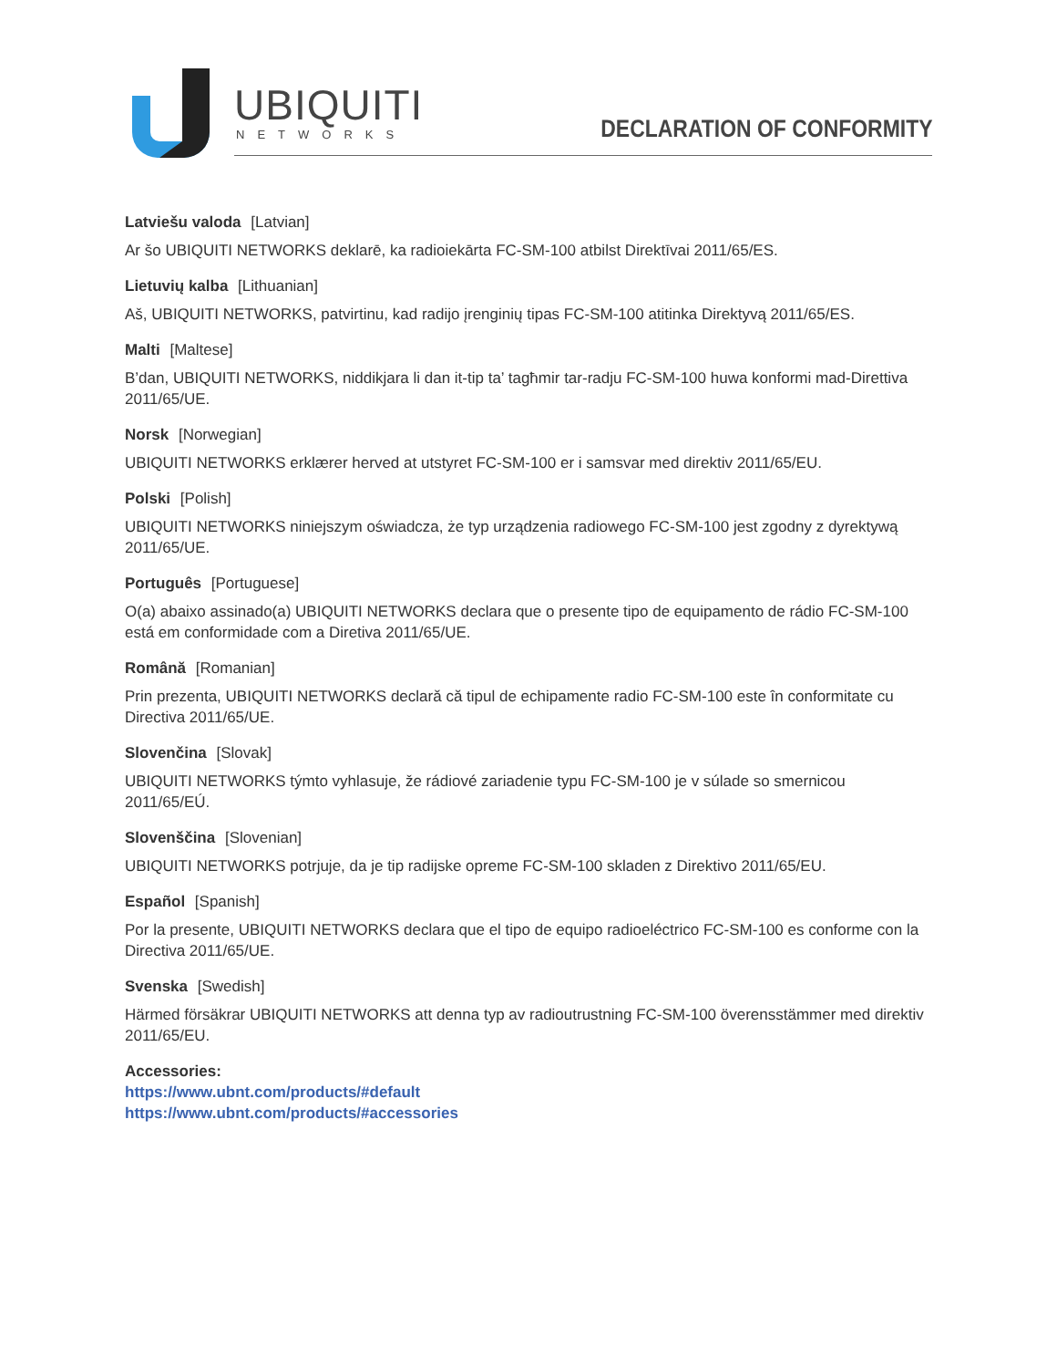UBIQUITI
NETWORKS DECLARATION OF CONFORMITY
Latviešu valoda [Latvian]
Ar šo UBIQUITI NETWORKS deklarē, ka radioiekārta FC-SM-100 atbilst Direktīvai 2011/65/ES.
Lietuvių kalba [Lithuanian]
Aš, UBIQUITI NETWORKS, patvirtinu, kad radijo įrenginių tipas FC-SM-100 atitinka Direktyvą 2011/65/ES.
Malti [Maltese]
B’dan, UBIQUITI NETWORKS, niddikjara li dan it-tip ta’ tagħmir tar-radju FC-SM-100 huwa konformi mad-Direttiva 2011/65/UE.
Norsk [Norwegian]
UBIQUITI NETWORKS erklærer herved at utstyret FC-SM-100 er i samsvar med direktiv 2011/65/EU.
Polski [Polish]
UBIQUITI NETWORKS niniejszym oświadcza, że typ urządzenia radiowego FC-SM-100 jest zgodny z dyrektywą 2011/65/UE.
Português [Portuguese]
O(a) abaixo assinado(a) UBIQUITI NETWORKS declara que o presente tipo de equipamento de rádio FC-SM-100 está em conformidade com a Diretiva 2011/65/UE.
Română [Romanian]
Prin prezenta, UBIQUITI NETWORKS declară că tipul de echipamente radio FC-SM-100 este în conformitate cu Directiva 2011/65/UE.
Slovenčina [Slovak]
UBIQUITI NETWORKS týmto vyhlasuje, že rádiové zariadenie typu FC-SM-100 je v súlade so smernicou 2011/65/EÚ.
Slovenščina [Slovenian]
UBIQUITI NETWORKS potrjuje, da je tip radijske opreme FC-SM-100 skladen z Direktivo 2011/65/EU.
Español [Spanish]
Por la presente, UBIQUITI NETWORKS declara que el tipo de equipo radioeléctrico FC-SM-100 es conforme con la Directiva 2011/65/UE.
Svenska [Swedish]
Härmed försäkrar UBIQUITI NETWORKS att denna typ av radioutrustning FC-SM-100 överensstämmer med direktiv 2011/65/EU.
Accessories:
https://www.ubnt.com/products/#default
https://www.ubnt.com/products/#accessories